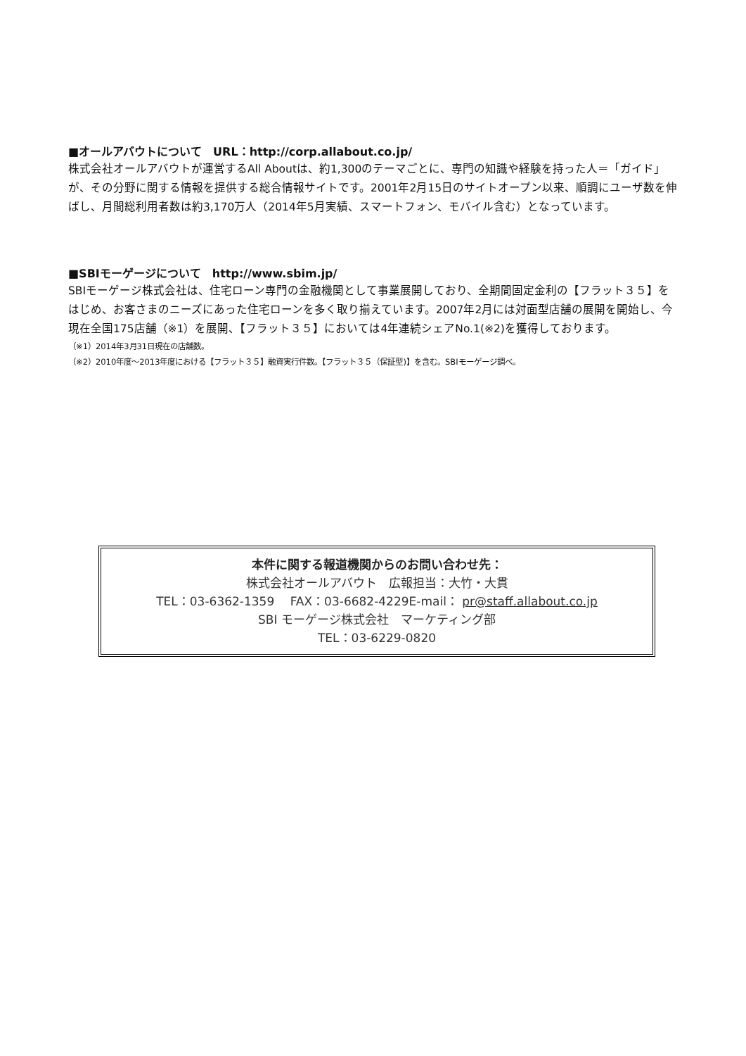■オールアバウトについて　URL：http://corp.allabout.co.jp/
株式会社オールアバウトが運営するAll Aboutは、約1,300のテーマごとに、専門の知識や経験を持った人＝「ガイド」が、その分野に関する情報を提供する総合情報サイトです。2001年2月15日のサイトオープン以来、順調にユーザ数を伸ばし、月間総利用者数は約3,170万人（2014年5月実績、スマートフォン、モバイル含む）となっています。
■SBIモーゲージについて　http://www.sbim.jp/
SBIモーゲージ株式会社は、住宅ローン専門の金融機関として事業展開しており、全期間固定金利の【フラット３５】をはじめ、お客さまのニーズにあった住宅ローンを多く取り揃えています。2007年2月には対面型店舗の展開を開始し、今現在全国175店舗（※1）を展開、【フラット３５】においては4年連続シェアNo.1(※2)を獲得しております。
（※1）2014年3月31日現在の店舗数。
（※2）2010年度～2013年度における【フラット３５】融資実行件数。【フラット３５（保証型)】を含む。SBIモーゲージ調べ。
本件に関する報道機関からのお問い合わせ先：
株式会社オールアバウト　広報担当：大竹・大貫
TEL：03-6362-1359　 FAX：03-6682-4229E-mail： pr@staff.allabout.co.jp
SBI モーゲージ株式会社　マーケティング部
TEL：03-6229-0820